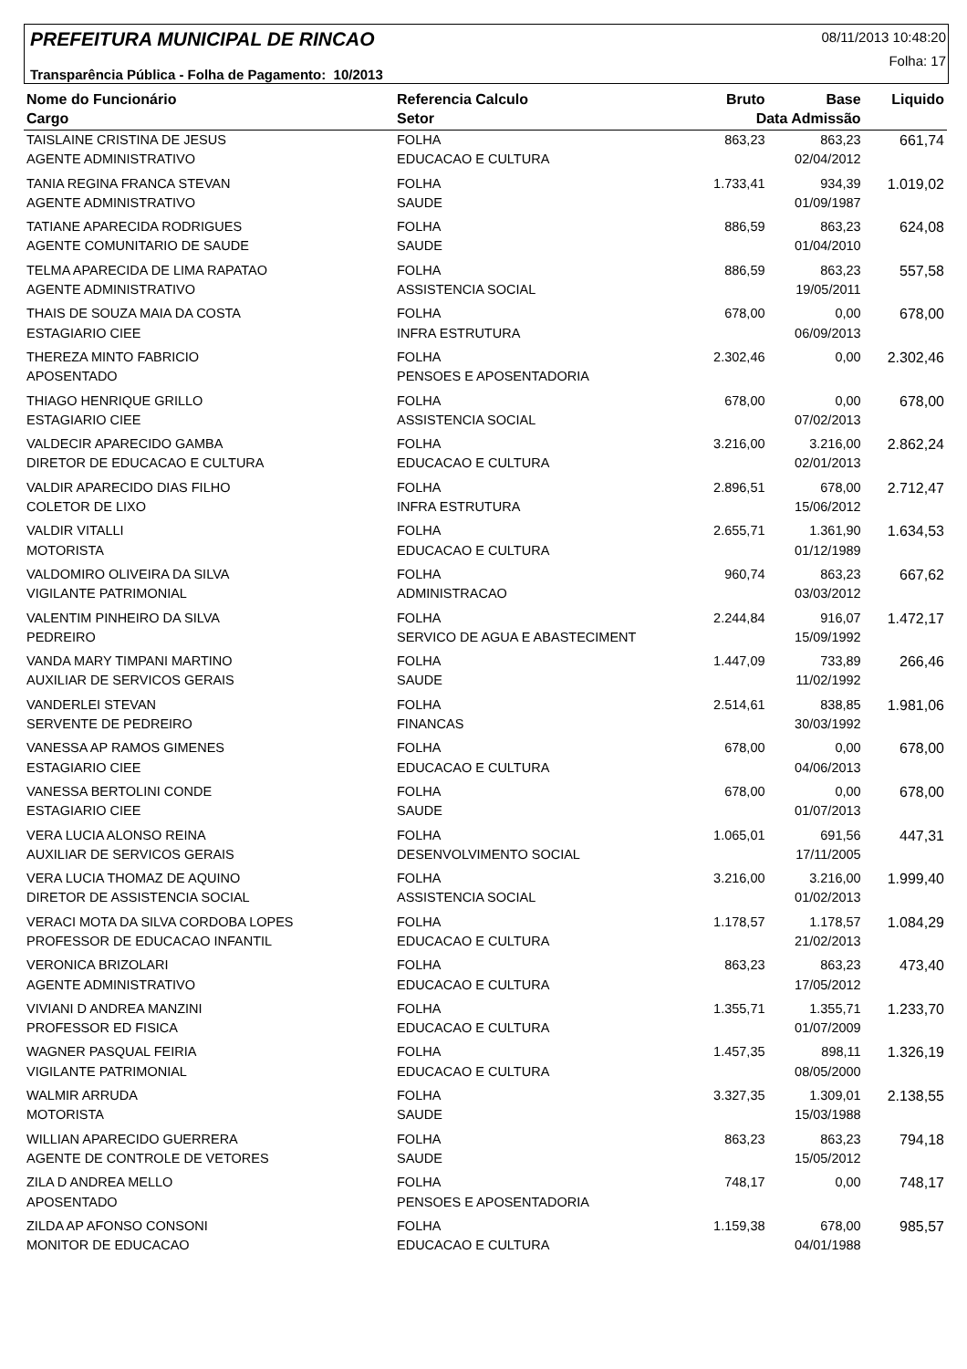PREFEITURA MUNICIPAL DE RINCAO 08/11/2013 10:48:20
Folha: 17
Transparência Pública - Folha de Pagamento: 10/2013
| Nome do Funcionário | Referencia Calculo | Bruto | Base | Liquido |
| --- | --- | --- | --- | --- |
| Cargo | Setor | Data Admissão | | |
| TAISLAINE CRISTINA DE JESUS | FOLHA | 863,23 | 863,23 | 661,74 |
| AGENTE ADMINISTRATIVO | EDUCACAO E CULTURA | | 02/04/2012 | |
| TANIA REGINA FRANCA STEVAN | FOLHA | 1.733,41 | 934,39 | 1.019,02 |
| AGENTE ADMINISTRATIVO | SAUDE | | 01/09/1987 | |
| TATIANE APARECIDA RODRIGUES | FOLHA | 886,59 | 863,23 | 624,08 |
| AGENTE COMUNITARIO DE SAUDE | SAUDE | | 01/04/2010 | |
| TELMA APARECIDA DE LIMA RAPATAO | FOLHA | 886,59 | 863,23 | 557,58 |
| AGENTE ADMINISTRATIVO | ASSISTENCIA SOCIAL | | 19/05/2011 | |
| THAIS DE SOUZA MAIA DA COSTA | FOLHA | 678,00 | 0,00 | 678,00 |
| ESTAGIARIO CIEE | INFRA ESTRUTURA | | 06/09/2013 | |
| THEREZA MINTO FABRICIO | FOLHA | 2.302,46 | 0,00 | 2.302,46 |
| APOSENTADO | PENSOES E APOSENTADORIA | | | |
| THIAGO HENRIQUE GRILLO | FOLHA | 678,00 | 0,00 | 678,00 |
| ESTAGIARIO CIEE | ASSISTENCIA SOCIAL | | 07/02/2013 | |
| VALDECIR APARECIDO GAMBA | FOLHA | 3.216,00 | 3.216,00 | 2.862,24 |
| DIRETOR DE EDUCACAO E CULTURA | EDUCACAO E CULTURA | | 02/01/2013 | |
| VALDIR APARECIDO DIAS FILHO | FOLHA | 2.896,51 | 678,00 | 2.712,47 |
| COLETOR DE LIXO | INFRA ESTRUTURA | | 15/06/2012 | |
| VALDIR VITALLI | FOLHA | 2.655,71 | 1.361,90 | 1.634,53 |
| MOTORISTA | EDUCACAO E CULTURA | | 01/12/1989 | |
| VALDOMIRO OLIVEIRA DA SILVA | FOLHA | 960,74 | 863,23 | 667,62 |
| VIGILANTE PATRIMONIAL | ADMINISTRACAO | | 03/03/2012 | |
| VALENTIM PINHEIRO DA SILVA | FOLHA | 2.244,84 | 916,07 | 1.472,17 |
| PEDREIRO | SERVICO DE AGUA E ABASTECIMENT | | 15/09/1992 | |
| VANDA MARY TIMPANI MARTINO | FOLHA | 1.447,09 | 733,89 | 266,46 |
| AUXILIAR DE SERVICOS GERAIS | SAUDE | | 11/02/1992 | |
| VANDERLEI STEVAN | FOLHA | 2.514,61 | 838,85 | 1.981,06 |
| SERVENTE DE PEDREIRO | FINANCAS | | 30/03/1992 | |
| VANESSA AP RAMOS GIMENES | FOLHA | 678,00 | 0,00 | 678,00 |
| ESTAGIARIO CIEE | EDUCACAO E CULTURA | | 04/06/2013 | |
| VANESSA BERTOLINI CONDE | FOLHA | 678,00 | 0,00 | 678,00 |
| ESTAGIARIO CIEE | SAUDE | | 01/07/2013 | |
| VERA LUCIA ALONSO REINA | FOLHA | 1.065,01 | 691,56 | 447,31 |
| AUXILIAR DE SERVICOS GERAIS | DESENVOLVIMENTO SOCIAL | | 17/11/2005 | |
| VERA LUCIA THOMAZ DE AQUINO | FOLHA | 3.216,00 | 3.216,00 | 1.999,40 |
| DIRETOR DE ASSISTENCIA SOCIAL | ASSISTENCIA SOCIAL | | 01/02/2013 | |
| VERACI MOTA DA SILVA CORDOBA LOPES | FOLHA | 1.178,57 | 1.178,57 | 1.084,29 |
| PROFESSOR DE EDUCACAO INFANTIL | EDUCACAO E CULTURA | | 21/02/2013 | |
| VERONICA BRIZOLARI | FOLHA | 863,23 | 863,23 | 473,40 |
| AGENTE ADMINISTRATIVO | EDUCACAO E CULTURA | | 17/05/2012 | |
| VIVIANI D ANDREA MANZINI | FOLHA | 1.355,71 | 1.355,71 | 1.233,70 |
| PROFESSOR ED FISICA | EDUCACAO E CULTURA | | 01/07/2009 | |
| WAGNER PASQUAL FEIRIA | FOLHA | 1.457,35 | 898,11 | 1.326,19 |
| VIGILANTE PATRIMONIAL | EDUCACAO E CULTURA | | 08/05/2000 | |
| WALMIR ARRUDA | FOLHA | 3.327,35 | 1.309,01 | 2.138,55 |
| MOTORISTA | SAUDE | | 15/03/1988 | |
| WILLIAN APARECIDO GUERRERA | FOLHA | 863,23 | 863,23 | 794,18 |
| AGENTE DE CONTROLE DE VETORES | SAUDE | | 15/05/2012 | |
| ZILA D ANDREA MELLO | FOLHA | 748,17 | 0,00 | 748,17 |
| APOSENTADO | PENSOES E APOSENTADORIA | | | |
| ZILDA AP AFONSO CONSONI | FOLHA | 1.159,38 | 678,00 | 985,57 |
| MONITOR DE EDUCACAO | EDUCACAO E CULTURA | | 04/01/1988 | |